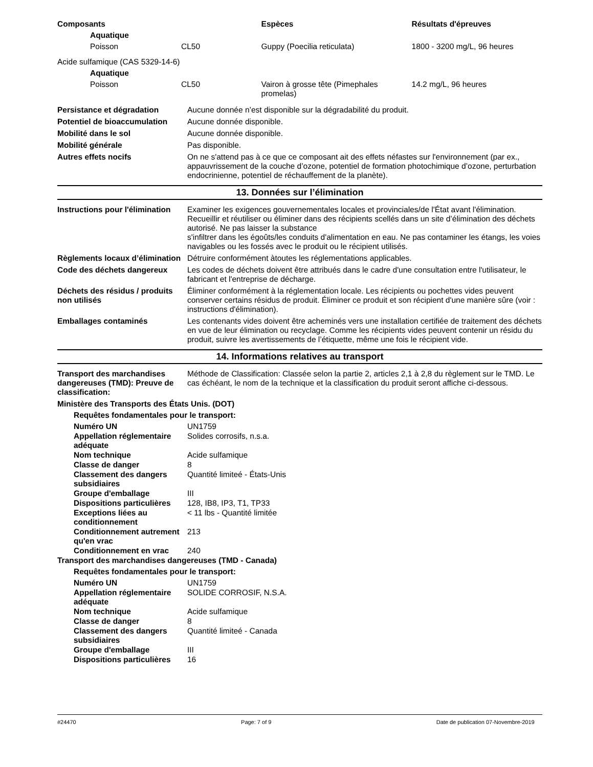| Composants | | Espèces | Résultats d'épreuves |
| --- | --- | --- | --- |
| Aquatique | | | |
| Poisson | CL50 | Guppy (Poecilia reticulata) | 1800 - 3200 mg/L, 96 heures |
| Acide sulfamique (CAS 5329-14-6) | | | |
| Aquatique | | | |
| Poisson | CL50 | Vairon à grosse tête (Pimephales promelas) | 14.2 mg/L, 96 heures |
Persistance et dégradation Aucune donnée n’est disponible sur la dégradabilité du produit.
Potentiel de bioaccumulation
Aucune donnée disponible.
Mobilité dans le sol Aucune donnée disponible.
Mobilité générale Pas disponible.
Autres effets nocifs On ne s'attend pas à ce que ce composant ait des effets néfastes sur l'environnement (par ex., appauvrissement de la couche d’ozone, potentiel de formation photochimique d’ozone, perturbation endocrinienne, potentiel de réchauffement de la planète).
13. Données sur l’élimination
Instructions pour l'élimination
Examiner les exigences gouvernementales locales et provinciales/de l'État avant l'élimination. Recueillir et réutiliser ou éliminer dans des récipients scellés dans un site d’élimination des déchets autorisé. Ne pas laisser la substance
s'infiltrer dans les égoûts/les conduits d'alimentation en eau. Ne pas contaminer les étangs, les voies navigables ou les fossés avec le produit ou le récipient utilisés.
Règlements locaux d’élimination
Détruire conformément àtoutes les réglementations applicables.
Code des déchets dangereux Les codes de déchets doivent être attribués dans le cadre d'une consultation entre l'utilisateur, le fabricant et l'entreprise de décharge.
Déchets des résidus / produits non utilisés
Éliminer conformément à la réglementation locale. Les récipients ou pochettes vides peuvent conserver certains résidus de produit. Éliminer ce produit et son récipient d'une manière sûre (voir : instructions d'élimination).
Emballages contaminés Les contenants vides doivent être acheminés vers une installation certifiée de traitement des déchets en vue de leur élimination ou recyclage. Comme les récipients vides peuvent contenir un résidu du produit, suivre les avertissements de l’étiquette, même une fois le récipient vide.
14. Informations relatives au transport
Transport des marchandises dangereuses (TMD): Preuve de classification:
Méthode de Classification: Classée selon la partie 2, articles 2,1 à 2,8 du règlement sur le TMD. Le cas échéant, le nom de la technique et la classification du produit seront affiche ci-dessous.
Ministère des Transports des États Unis. (DOT)
Requêtes fondamentales pour le transport:
Numéro UN UN1759
Appellation réglementaire adéquate
Solides corrosifs, n.s.a.
Nom technique Acide sulfamique
Classe de danger 8
Classement des dangers subsidiaires
Quantité limiteé - États-Unis
Groupe d'emballage III
Dispositions particulières
128, IB8, IP3, T1, TP33
Exceptions liées au conditionnement
< 11 lbs - Quantité limitée
Conditionnement autrement qu'en vrac
213
Conditionnement en vrac 240
Transport des marchandises dangereuses (TMD - Canada)
Requêtes fondamentales pour le transport:
Numéro UN UN1759
Appellation réglementaire adéquate
SOLIDE CORROSIF, N.S.A.
Nom technique Acide sulfamique
Classe de danger 8
Classement des dangers subsidiaires
Quantité limiteé - Canada
Groupe d'emballage III
Dispositions particulières
16
#24470 Page: 7 of 9 Date de publication 07-Novembre-2019